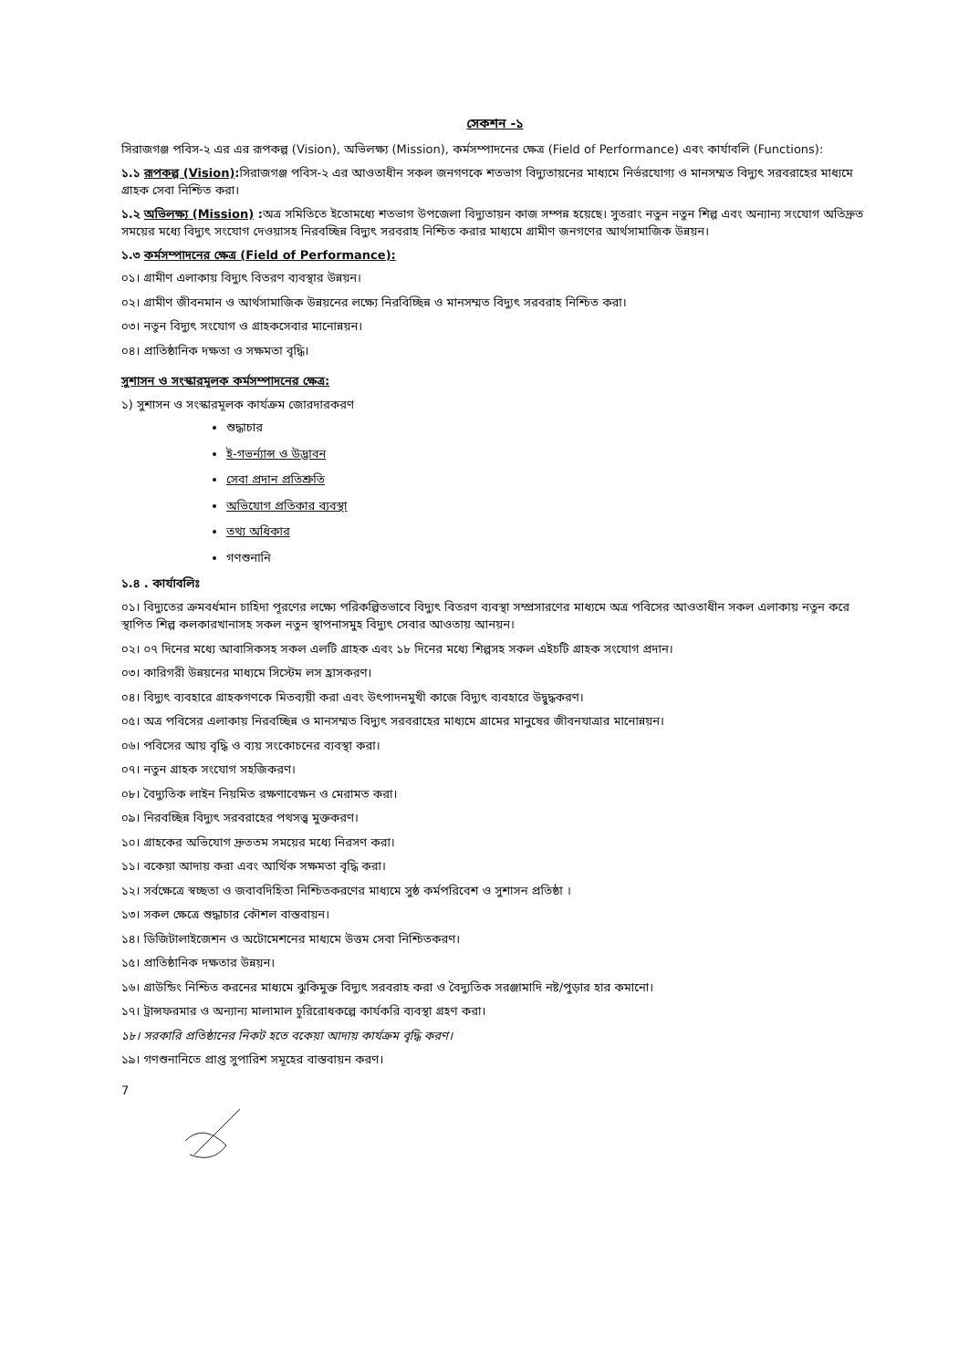সেকশন -১
সিরাজগঞ্জ পবিস-২ এর এর রূপকল্প (Vision), অভিলক্ষ্য (Mission), কর্মসম্পাদনের ক্ষেত্র (Field of Performance) এবং কার্যাবলি (Functions):
১.১ রূপকল্প (Vision): সিরাজগঞ্জ পবিস-২ এর আওতাধীন সকল জনগণকে শতভাগ বিদ্যুতায়নের মাধ্যমে নির্ভরযোগ্য ও মানসম্মত বিদ্যুৎ সরবরাহের মাধ্যমে গ্রাহক সেবা নিশ্চিত করা।
১.২ অভিলক্ষ্য (Mission) : অত্র সমিতিতে ইতোমধ্যে শতভাগ উপজেলা বিদ্যুতায়ন কাজ সম্পন্ন হয়েছে। সুতরাং নতুন নতুন শিল্প এবং অন্যান্য সংযোগ অতিদ্রুত সময়ের মধ্যে বিদ্যুৎ সংযোগ দেওয়াসহ নিরবচ্ছিন্ন বিদ্যুৎ সরবরাহ নিশ্চিত করার মাধ্যমে গ্রামীণ জনগণের আর্থসামাজিক উন্নয়ন।
১.৩ কর্মসম্পাদনের ক্ষেত্র (Field of Performance):
০১। গ্রামীণ এলাকায় বিদ্যুৎ বিতরণ ব্যবস্থার উন্নয়ন।
০২। গ্রামীণ জীবনমান ও আর্থসামাজিক উন্নয়নের লক্ষ্যে নিরবিচ্ছিন্ন ও মানসম্মত বিদ্যুৎ সরবরাহ নিশ্চিত করা।
০৩। নতুন বিদ্যুৎ সংযোগ ও গ্রাহকসেবার মানোন্নয়ন।
০৪। প্রাতিষ্ঠানিক দক্ষতা ও সক্ষমতা বৃদ্ধি।
সুশাসন ও সংস্কারমূলক কর্মসম্পাদনের ক্ষেত্র:
১) সুশাসন ও সংস্কারমূলক কার্যক্রম জোরদারকরণ
শুদ্ধাচার
ই-গভর্ন্যান্স ও উদ্ভাবন
সেবা প্রদান প্রতিশ্রুতি
অভিযোগ প্রতিকার ব্যবস্থা
তথ্য অধিকার
গণশুনানি
১.৪ . কার্যাবলিঃ
০১। বিদ্যুতের ক্রমবর্ধমান চাহিদা পূরণের লক্ষ্যে পরিকল্পিতভাবে বিদ্যুৎ বিতরণ ব্যবস্থা সম্প্রসারণের মাধ্যমে অত্র পবিসের আওতাধীন সকল এলাকায় নতুন করে স্থাপিত শিল্প কলকারখানাসহ সকল নতুন স্থাপনাসমুহ বিদ্যুৎ সেবার আওতায় আনয়ন।
০২। ০৭ দিনের মধ্যে আবাসিকসহ সকল এলটি গ্রাহক এবং ১৮ দিনের মধ্যে শিল্পসহ সকল এইচটি গ্রাহক সংযোগ প্রদান।
০৩। কারিগরী উন্নয়নের মাধ্যমে সিস্টেম লস হ্রাসকরণ।
০৪। বিদ্যুৎ ব্যবহারে গ্রাহকগণকে মিতব্যয়ী করা এবং উৎপাদনমুখী কাজে বিদ্যুৎ ব্যবহারে উদ্বুদ্ধকরণ।
০৫। অত্র পবিসের এলাকায় নিরবচ্ছিন্ন ও মানসম্মত বিদ্যুৎ সরবরাহের মাধ্যমে গ্রামের মানুষের জীবনযাত্রার মানোন্নয়ন।
০৬। পবিসের আয় বৃদ্ধি ও ব্যয় সংকোচনের ব্যবস্থা করা।
০৭। নতুন গ্রাহক সংযোগ সহজিকরণ।
০৮। বৈদ্যুতিক লাইন নিয়মিত রক্ষণাবেক্ষন ও মেরামত করা।
০৯। নিরবচ্ছিন্ন বিদ্যুৎ সরবরাহের পথসত্ত্ব মুক্তকরণ।
১০। গ্রাহকের অভিযোগ দ্রুততম সময়ের মধ্যে নিরসণ করা।
১১। বকেয়া আদায় করা এবং আর্থিক সক্ষমতা বৃদ্ধি করা।
১২। সর্বক্ষেত্রে স্বচ্ছতা ও জবাবদিহিতা নিশ্চিতকরণের মাধ্যমে সুষ্ঠ কর্মপরিবেশ ও সুশাসন প্রতিষ্ঠা ।
১৩। সকল ক্ষেত্রে শুদ্ধাচার কৌশল বাস্তবায়ন।
১৪। ডিজিটালাইজেশন ও অটোমেশনের মাধ্যমে উত্তম সেবা নিশ্চিতকরণ।
১৫। প্রাতিষ্ঠানিক দক্ষতার উন্নয়ন।
১৬। গ্রাউন্ডিং নিশ্চিত করনের মাধ্যমে ঝুকিমুক্ত বিদ্যুৎ সরবরাহ করা ও বৈদ্যুতিক সরঞ্জামাদি নষ্ট/পুড়ার হার কমানো।
১৭। ট্রান্সফরমার ও অন্যান্য মালামাল চুরিরোধকল্পে কার্যকরি ব্যবস্থা গ্রহণ করা।
১৮। সরকারি প্রতিষ্ঠানের নিকট হতে বকেয়া আদায় কার্যক্রম বৃদ্ধি করণ।
১৯। গণশুনানিতে প্রাপ্ত সুপারিশ সমূহের বাস্তবায়ন করণ।
7